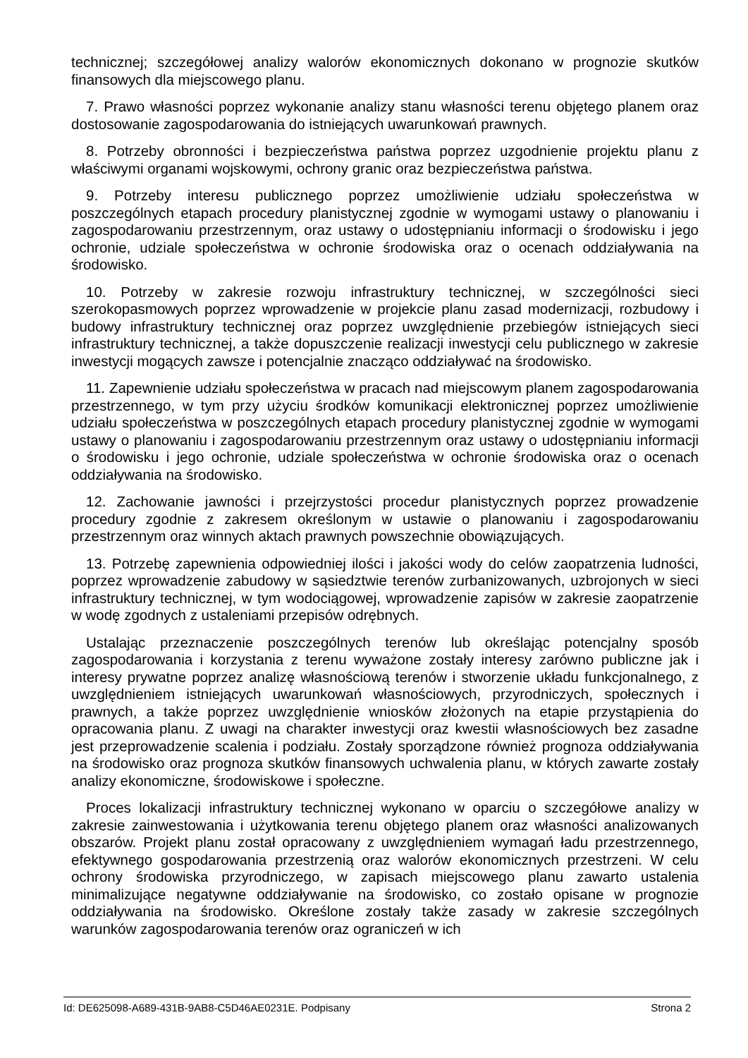technicznej; szczegółowej analizy walorów ekonomicznych dokonano w prognozie skutków finansowych dla miejscowego planu.
7. Prawo własności poprzez wykonanie analizy stanu własności terenu objętego planem oraz dostosowanie zagospodarowania do istniejących uwarunkowań prawnych.
8. Potrzeby obronności i bezpieczeństwa państwa poprzez uzgodnienie projektu planu z właściwymi organami wojskowymi, ochrony granic oraz bezpieczeństwa państwa.
9. Potrzeby interesu publicznego poprzez umożliwienie udziału społeczeństwa w poszczególnych etapach procedury planistycznej zgodnie w wymogami ustawy o planowaniu i zagospodarowaniu przestrzennym, oraz ustawy o udostępnianiu informacji o środowisku i jego ochronie, udziale społeczeństwa w ochronie środowiska oraz o ocenach oddziaływania na środowisko.
10. Potrzeby w zakresie rozwoju infrastruktury technicznej, w szczególności sieci szerokopasmowych poprzez wprowadzenie w projekcie planu zasad modernizacji, rozbudowy i budowy infrastruktury technicznej oraz poprzez uwzględnienie przebiegów istniejących sieci infrastruktury technicznej, a także dopuszczenie realizacji inwestycji celu publicznego w zakresie inwestycji mogących zawsze i potencjalnie znacząco oddziaływać na środowisko.
11. Zapewnienie udziału społeczeństwa w pracach nad miejscowym planem zagospodarowania przestrzennego, w tym przy użyciu środków komunikacji elektronicznej poprzez umożliwienie udziału społeczeństwa w poszczególnych etapach procedury planistycznej zgodnie w wymogami ustawy o planowaniu i zagospodarowaniu przestrzennym oraz ustawy o udostępnianiu informacji o środowisku i jego ochronie, udziale społeczeństwa w ochronie środowiska oraz o ocenach oddziaływania na środowisko.
12. Zachowanie jawności i przejrzystości procedur planistycznych poprzez prowadzenie procedury zgodnie z zakresem określonym w ustawie o planowaniu i zagospodarowaniu przestrzennym oraz winnych aktach prawnych powszechnie obowiązujących.
13. Potrzebę zapewnienia odpowiedniej ilości i jakości wody do celów zaopatrzenia ludności, poprzez wprowadzenie zabudowy w sąsiedztwie terenów zurbanizowanych, uzbrojonych w sieci infrastruktury technicznej, w tym wodociągowej, wprowadzenie zapisów w zakresie zaopatrzenie w wodę zgodnych z ustaleniami przepisów odrębnych.
Ustalając przeznaczenie poszczególnych terenów lub określając potencjalny sposób zagospodarowania i korzystania z terenu wyważone zostały interesy zarówno publiczne jak i interesy prywatne poprzez analizę własnościową terenów i stworzenie układu funkcjonalnego, z uwzględnieniem istniejących uwarunkowań własnościowych, przyrodniczych, społecznych i prawnych, a także poprzez uwzględnienie wniosków złożonych na etapie przystąpienia do opracowania planu. Z uwagi na charakter inwestycji oraz kwestii własnościowych bez zasadne jest przeprowadzenie scalenia i podziału. Zostały sporządzone również prognoza oddziaływania na środowisko oraz prognoza skutków finansowych uchwalenia planu, w których zawarte zostały analizy ekonomiczne, środowiskowe i społeczne.
Proces lokalizacji infrastruktury technicznej wykonano w oparciu o szczegółowe analizy w zakresie zainwestowania i użytkowania terenu objętego planem oraz własności analizowanych obszarów. Projekt planu został opracowany z uwzględnieniem wymagań ładu przestrzennego, efektywnego gospodarowania przestrzenią oraz walorów ekonomicznych przestrzeni. W celu ochrony środowiska przyrodniczego, w zapisach miejscowego planu zawarto ustalenia minimalizujące negatywne oddziaływanie na środowisko, co zostało opisane w prognozie oddziaływania na środowisko. Określone zostały także zasady w zakresie szczególnych warunków zagospodarowania terenów oraz ograniczeń w ich
Id: DE625098-A689-431B-9AB8-C5D46AE0231E. Podpisany Strona 2